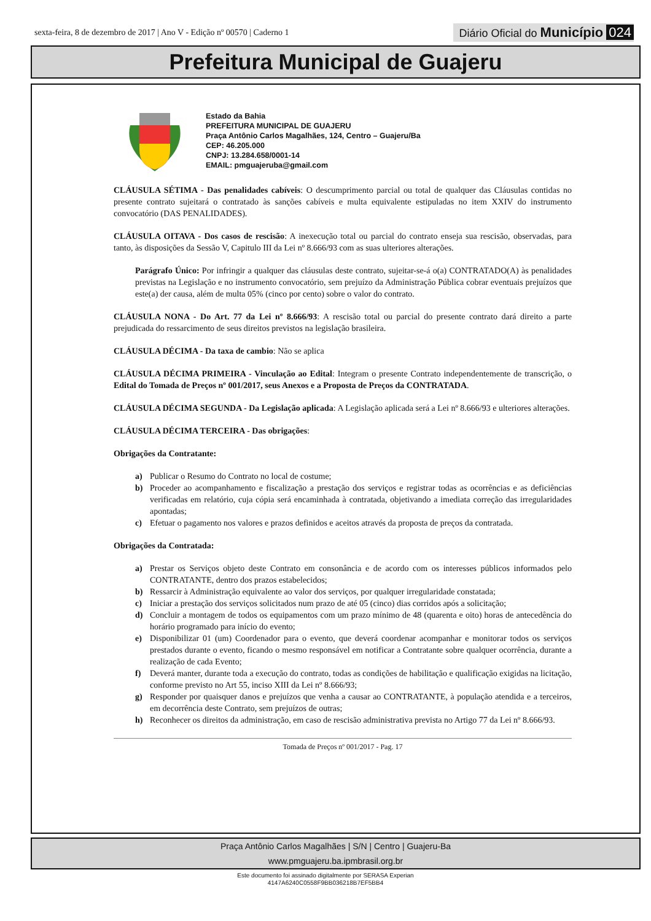sexta-feira, 8 de dezembro de 2017 | Ano V - Edição nº 00570 | Caderno 1 Diário Oficial do Município 024
Prefeitura Municipal de Guajeru
Estado da Bahia
PREFEITURA MUNICIPAL DE GUAJERU
Praça Antônio Carlos Magalhães, 124, Centro – Guajeru/Ba
CEP: 46.205.000
CNPJ: 13.284.658/0001-14
EMAIL: pmguajeruba@gmail.com
CLÁUSULA SÉTIMA - Das penalidades cabíveis: O descumprimento parcial ou total de qualquer das Cláusulas contidas no presente contrato sujeitará o contratado às sanções cabíveis e multa equivalente estipuladas no item XXIV do instrumento convocatório (DAS PENALIDADES).
CLÁUSULA OITAVA - Dos casos de rescisão: A inexecução total ou parcial do contrato enseja sua rescisão, observadas, para tanto, às disposições da Sessão V, Capitulo III da Lei nº 8.666/93 com as suas ulteriores alterações.
Parágrafo Único: Por infringir a qualquer das cláusulas deste contrato, sujeitar-se-á o(a) CONTRATADO(A) às penalidades previstas na Legislação e no instrumento convocatório, sem prejuízo da Administração Pública cobrar eventuais prejuízos que este(a) der causa, além de multa 05% (cinco por cento) sobre o valor do contrato.
CLÁUSULA NONA - Do Art. 77 da Lei nº 8.666/93: A rescisão total ou parcial do presente contrato dará direito a parte prejudicada do ressarcimento de seus direitos previstos na legislação brasileira.
CLÁUSULA DÉCIMA - Da taxa de cambio: Não se aplica
CLÁUSULA DÉCIMA PRIMEIRA - Vinculação ao Edital: Integram o presente Contrato independentemente de transcrição, o Edital do Tomada de Preços nº 001/2017, seus Anexos e a Proposta de Preços da CONTRATADA.
CLÁUSULA DÉCIMA SEGUNDA - Da Legislação aplicada: A Legislação aplicada será a Lei nº 8.666/93 e ulteriores alterações.
CLÁUSULA DÉCIMA TERCEIRA - Das obrigações:
Obrigações da Contratante:
a) Publicar o Resumo do Contrato no local de costume;
b) Proceder ao acompanhamento e fiscalização a prestação dos serviços e registrar todas as ocorrências e as deficiências verificadas em relatório, cuja cópia será encaminhada à contratada, objetivando a imediata correção das irregularidades apontadas;
c) Efetuar o pagamento nos valores e prazos definidos e aceitos através da proposta de preços da contratada.
Obrigações da Contratada:
a) Prestar os Serviços objeto deste Contrato em consonância e de acordo com os interesses públicos informados pelo CONTRATANTE, dentro dos prazos estabelecidos;
b) Ressarcir à Administração equivalente ao valor dos serviços, por qualquer irregularidade constatada;
c) Iniciar a prestação dos serviços solicitados num prazo de até 05 (cinco) dias corridos após a solicitação;
d) Concluir a montagem de todos os equipamentos com um prazo mínimo de 48 (quarenta e oito) horas de antecedência do horário programado para início do evento;
e) Disponibilizar 01 (um) Coordenador para o evento, que deverá coordenar acompanhar e monitorar todos os serviços prestados durante o evento, ficando o mesmo responsável em notificar a Contratante sobre qualquer ocorrência, durante a realização de cada Evento;
f) Deverá manter, durante toda a execução do contrato, todas as condições de habilitação e qualificação exigidas na licitação, conforme previsto no Art 55, inciso XIII da Lei nº 8.666/93;
g) Responder por quaisquer danos e prejuízos que venha a causar ao CONTRATANTE, à população atendida e a terceiros, em decorrência deste Contrato, sem prejuízos de outras;
h) Reconhecer os direitos da administração, em caso de rescisão administrativa prevista no Artigo 77 da Lei nº 8.666/93.
Tomada de Preços nº 001/2017 - Pag. 17
Praça Antônio Carlos Magalhães | S/N | Centro | Guajeru-Ba
www.pmguajeru.ba.ipmbrasil.org.br
Este documento foi assinado digitalmente por SERASA Experian
4147A6240C0558F9BB036218B7EF5BB4